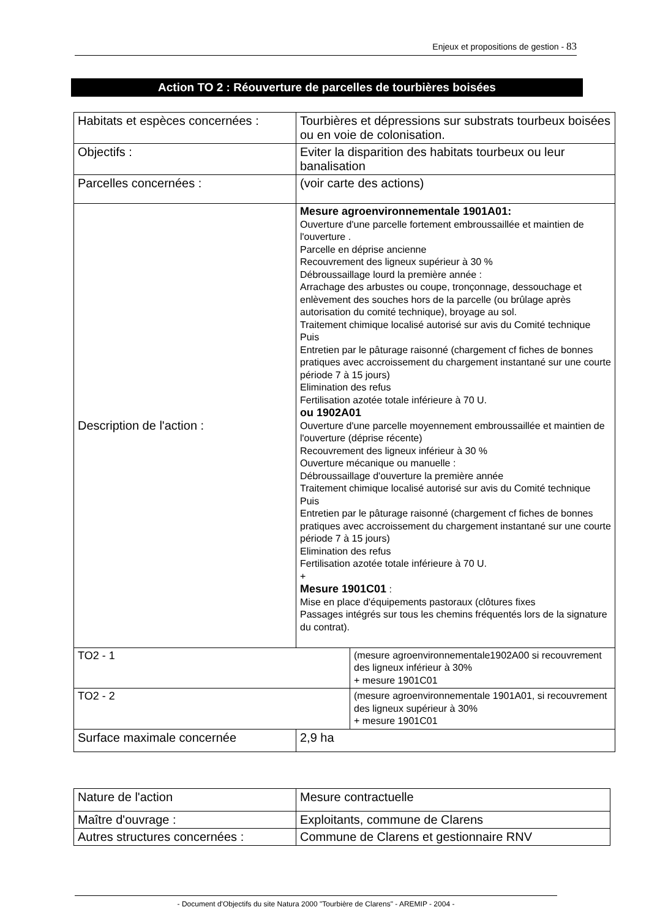Enjeux et propositions de gestion - 83
Action TO 2 : Réouverture de parcelles de tourbières boisées
| Habitats et espèces concernées : | Tourbières et dépressions sur substrats tourbeux boisées ou en voie de colonisation. | |
| Objectifs : | Eviter la disparition des habitats tourbeux ou leur banalisation | |
| Parcelles concernées : | (voir carte des actions) | |
| Description de l'action : | Mesure agroenvironnementale 1901A01: Ouverture d'une parcelle fortement embroussaillée et maintien de l'ouverture . Parcelle en déprise ancienne Recouvrement des ligneux supérieur à 30 % Débroussaillage lourd la première année : Arrachage des arbustes ou coupe, tronçonnage, dessouchage et enlèvement des souches hors de la parcelle (ou brûlage après autorisation du comité technique), broyage au sol. Traitement chimique localisé autorisé sur avis du Comité technique Puis Entretien par le pâturage raisonné (chargement cf fiches de bonnes pratiques avec accroissement du chargement instantané sur une courte période 7 à 15 jours) Elimination des refus Fertilisation azotée totale inférieure à 70 U. ou 1902A01 Ouverture d'une parcelle moyennement embroussaillée et maintien de l'ouverture (déprise récente) Recouvrement des ligneux inférieur à 30 % Ouverture mécanique ou manuelle : Débroussaillage d'ouverture la première année Traitement chimique localisé autorisé sur avis du Comité technique Puis Entretien par le pâturage raisonné (chargement cf fiches de bonnes pratiques avec accroissement du chargement instantané sur une courte période 7 à 15 jours) Elimination des refus Fertilisation azotée totale inférieure à 70 U. + Mesure 1901C01 : Mise en place d'équipements pastoraux (clôtures fixes Passages intégrés sur tous les chemins fréquentés lors de la signature du contrat). | |
| TO2 - 1 | | (mesure agroenvironnementale1902A00 si recouvrement des ligneux inférieur à 30% + mesure 1901C01 |
| TO2 - 2 | | (mesure agroenvironnementale 1901A01, si recouvrement des ligneux supérieur à 30% + mesure 1901C01 |
| Surface maximale concernée | 2,9 ha | |
| Nature de l'action | Mesure contractuelle |
| Maître d'ouvrage : | Exploitants, commune de Clarens |
| Autres structures concernées : | Commune de Clarens et gestionnaire RNV |
- Document d'Objectifs du site Natura 2000 "Tourbière de Clarens" - AREMIP - 2004 -